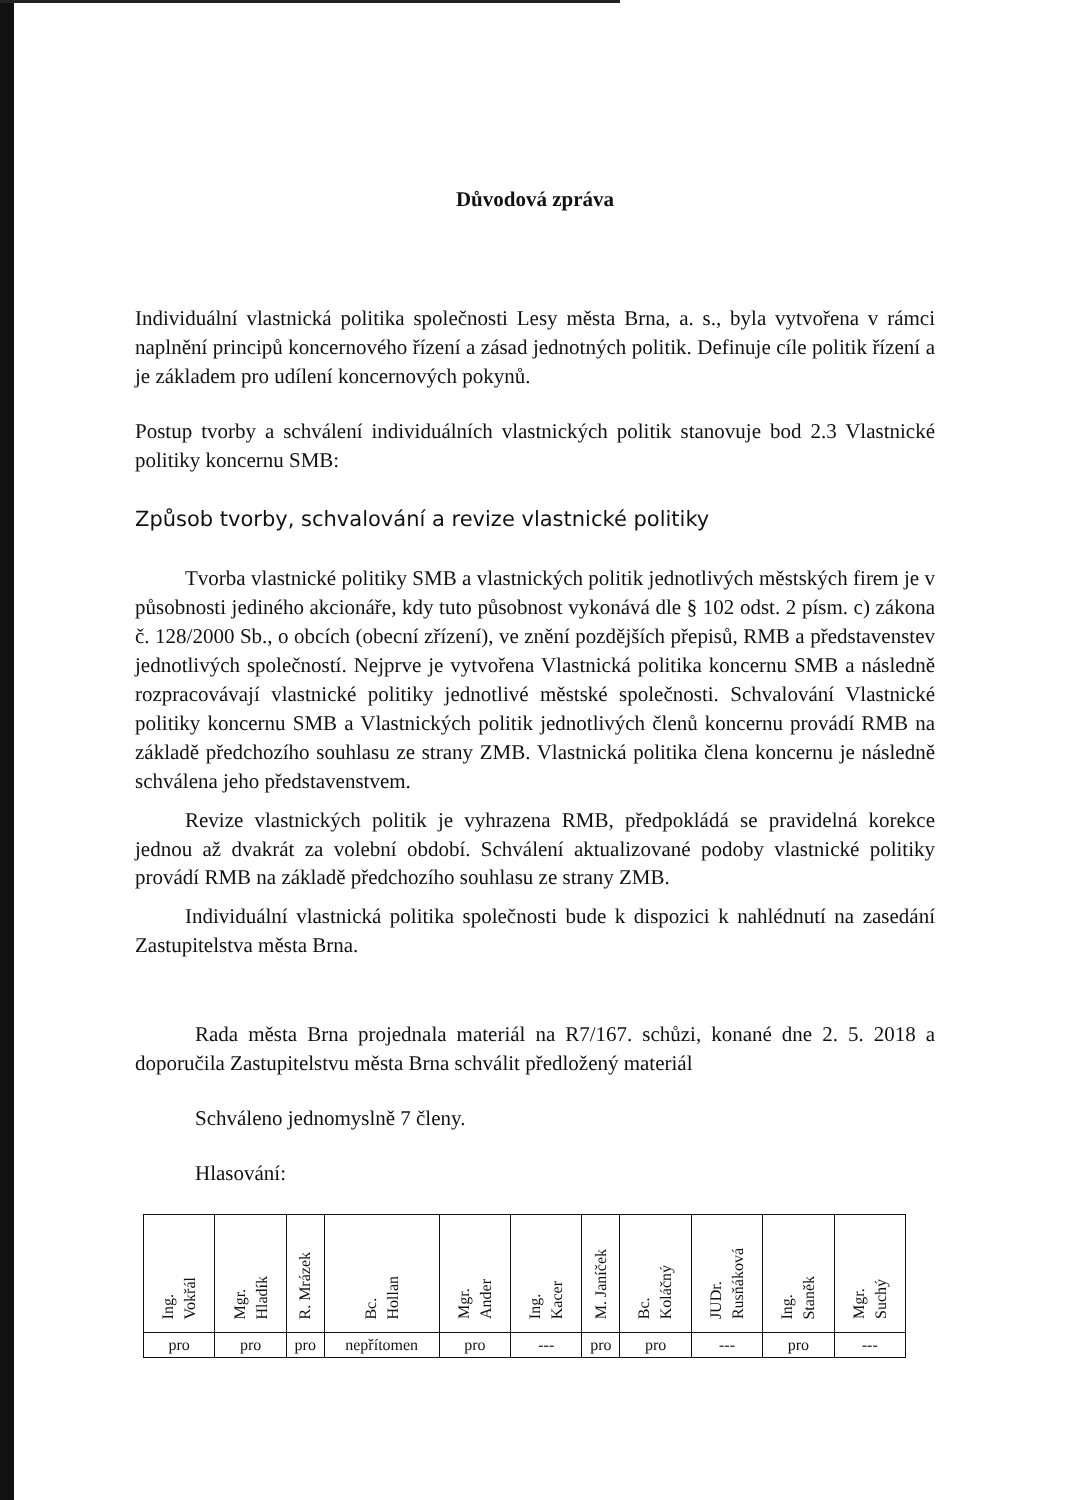Důvodová zpráva
Individuální vlastnická politika společnosti Lesy města Brna, a. s., byla vytvořena v rámci naplnění principů koncernového řízení a zásad jednotných politik. Definuje cíle politik řízení a je základem pro udílení koncernových pokynů.
Postup tvorby a schválení individuálních vlastnických politik stanovuje bod 2.3 Vlastnické politiky koncernu SMB:
Způsob tvorby, schvalování a revize vlastnické politiky
Tvorba vlastnické politiky SMB a vlastnických politik jednotlivých městských firem je v působnosti jediného akcionáře, kdy tuto působnost vykonává dle § 102 odst. 2 písm. c) zákona č. 128/2000 Sb., o obcích (obecní zřízení), ve znění pozdějších přepisů, RMB a představenstev jednotlivých společností. Nejprve je vytvořena Vlastnická politika koncernu SMB a následně rozpracovávají vlastnické politiky jednotlivé městské společnosti. Schvalování Vlastnické politiky koncernu SMB a Vlastnických politik jednotlivých členů koncernu provádí RMB na základě předchozího souhlasu ze strany ZMB. Vlastnická politika člena koncernu je následně schválena jeho představenstvem.
Revize vlastnických politik je vyhrazena RMB, předpokládá se pravidelná korekce jednou až dvakrát za volební období. Schválení aktualizované podoby vlastnické politiky provádí RMB na základě předchozího souhlasu ze strany ZMB.
Individuální vlastnická politika společnosti bude k dispozici k nahlédnutí na zasedání Zastupitelstva města Brna.
Rada města Brna projednala materiál na R7/167. schůzi, konané dne 2. 5. 2018 a doporučila Zastupitelstvu města Brna schválit předložený materiál
Schváleno jednomyslně 7 členy.
Hlasování:
| Ing. Vokřál | Mgr. Hladík | R. Mrázek | Bc. Hollan | Mgr. Ander | Ing. Kacer | M. Janíček | Bc. Koláčný | JUDr. Rusňáková | Ing. Staněk | Mgr. Suchý |
| pro | pro | pro | nepřítomen | pro | --- | pro | pro | --- | pro | --- |